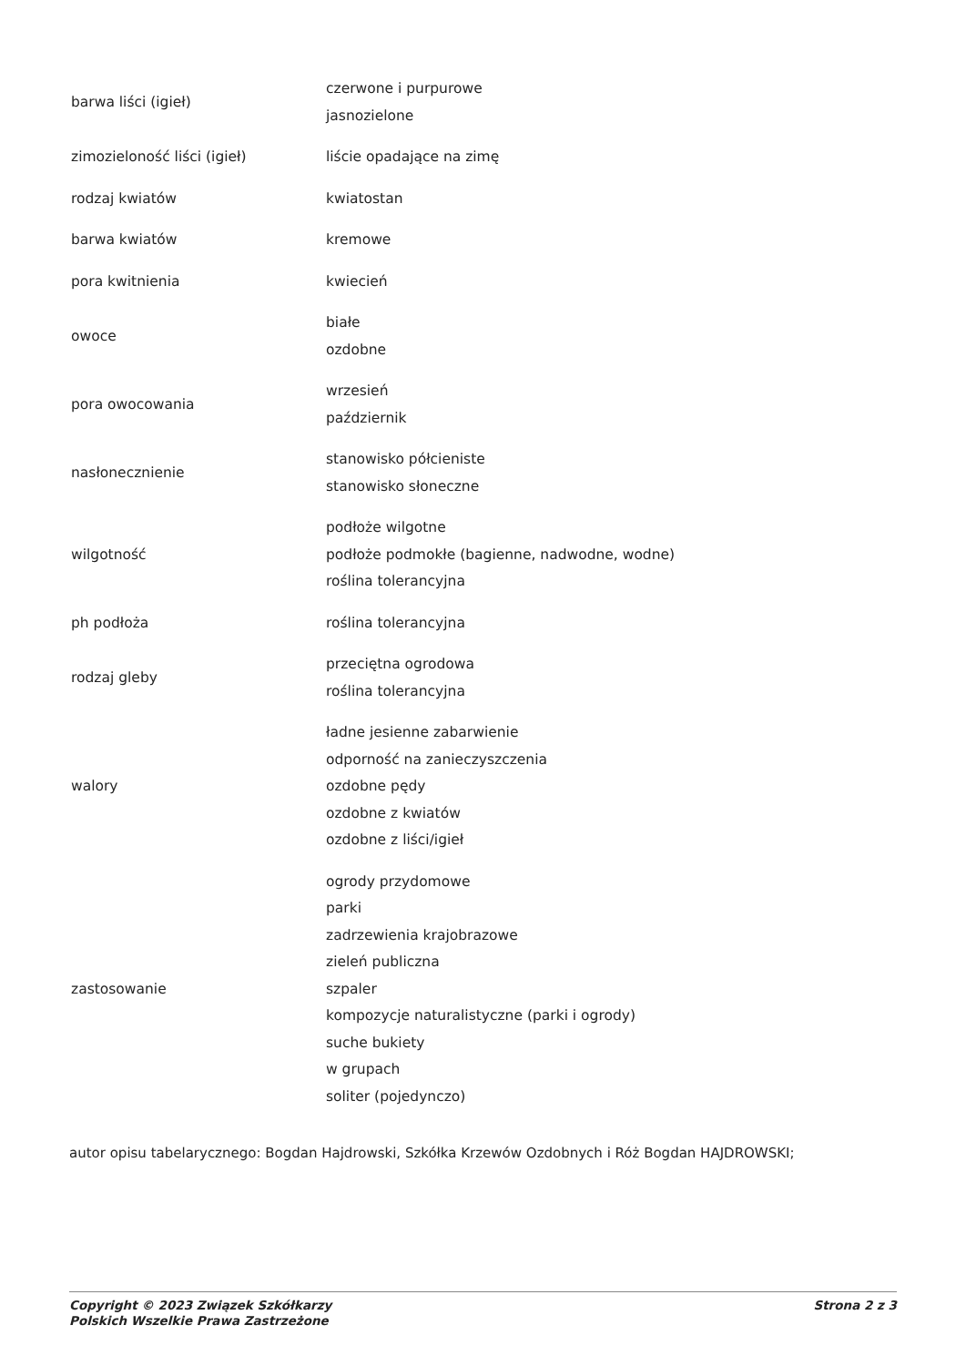| barwa liści (igieł) | czerwone i purpurowe jasnozielone |
| zimozieloność liści (igieł) | liście opadające na zimę |
| rodzaj kwiatów | kwiatostan |
| barwa kwiatów | kremowe |
| pora kwitnienia | kwiecień |
| owoce | białe ozdobne |
| pora owocowania | wrzesień październik |
| nasłonecznienie | stanowisko półcieniste stanowisko słoneczne |
| wilgotność | podłoże wilgotne podłoże podmokłe (bagienne, nadwodne, wodne) roślina tolerancyjna |
| ph podłoża | roślina tolerancyjna |
| rodzaj gleby | przeciętna ogrodowa roślina tolerancyjna |
| walory | ładne jesienne zabarwienie odporność na zanieczyszczenia ozdobne pędy ozdobne z kwiatów ozdobne z liści/igieł |
| zastosowanie | ogrody przydomowe parki zadrzewienia krajobrazowe zieleń publiczna szpaler kompozycje naturalistyczne (parki i ogrody) suche bukiety w grupach soliter (pojedynczo) |
autor opisu tabelarycznego: Bogdan Hajdrowski, Szkółka Krzewów Ozdobnych i Róż Bogdan HAJDROWSKI;
Copyright © 2023 Związek Szkółkarzy
Polskich Wszelkie Prawa Zastrzeżone
Strona 2 z 3